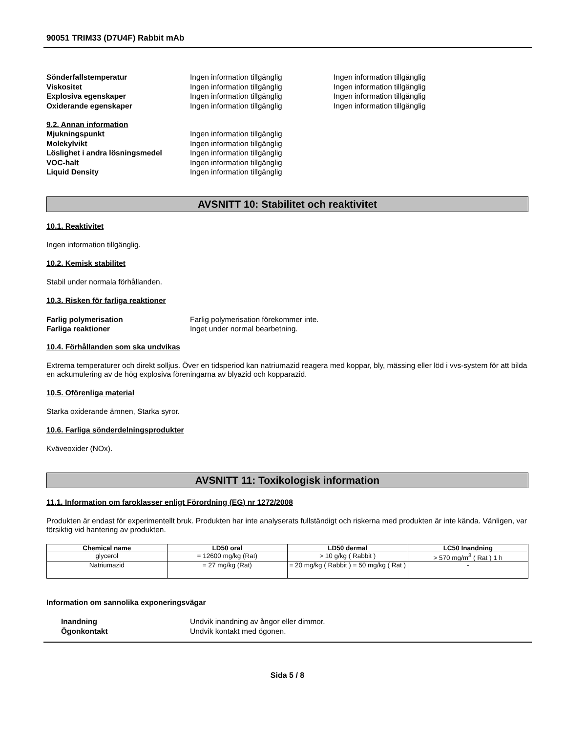90051 TRIM33 (D7U4F) Rabbit mAb
Sönderfallstemperatur Ingen information tillgänglig Ingen information tillgänglig
Viskositet Ingen information tillgänglig Ingen information tillgänglig
Explosiva egenskaper Ingen information tillgänglig Ingen information tillgänglig
Oxiderande egenskaper Ingen information tillgänglig Ingen information tillgänglig
9.2. Annan information
Mjukningspunkt Ingen information tillgänglig
Molekylvikt Ingen information tillgänglig
Löslighet i andra lösningsmedel Ingen information tillgänglig
VOC-halt Ingen information tillgänglig
Liquid Density Ingen information tillgänglig
AVSNITT 10: Stabilitet och reaktivitet
10.1. Reaktivitet
Ingen information tillgänglig.
10.2. Kemisk stabilitet
Stabil under normala förhållanden.
10.3. Risken för farliga reaktioner
Farlig polymerisation Farlig polymerisation förekommer inte.
Farliga reaktioner Inget under normal bearbetning.
10.4. Förhållanden som ska undvikas
Extrema temperaturer och direkt solljus. Över en tidsperiod kan natriumazid reagera med koppar, bly, mässing eller löd i vvs-system för att bilda en ackumulering av de hög explosiva föreningarna av blyazid och kopparazid.
10.5. Oförenliga material
Starka oxiderande ämnen, Starka syror.
10.6. Farliga sönderdelningsprodukter
Kväveoxider (NOx).
AVSNITT 11: Toxikologisk information
11.1. Information om faroklasser enligt Förordning (EG) nr 1272/2008
Produkten är endast för experimentellt bruk. Produkten har inte analyserats fullständigt och riskerna med produkten är inte kända. Vänligen, var försiktig vid hantering av produkten.
| Chemical name | LD50 oral | LD50 dermal | LC50 Inandning |
| --- | --- | --- | --- |
| glycerol | = 12600 mg/kg (Rat) | > 10 g/kg ( Rabbit ) | > 570 mg/m<sup>3</sup> ( Rat ) 1 h |
| Natriumazid | = 27 mg/kg (Rat) | = 20 mg/kg ( Rabbit ) = 50 mg/kg ( Rat ) | - |
Information om sannolika exponeringsvägar
Inandning Undvik inandning av ångor eller dimmor.
Ögonkontakt Undvik kontakt med ögonen.
Sida 5 / 8